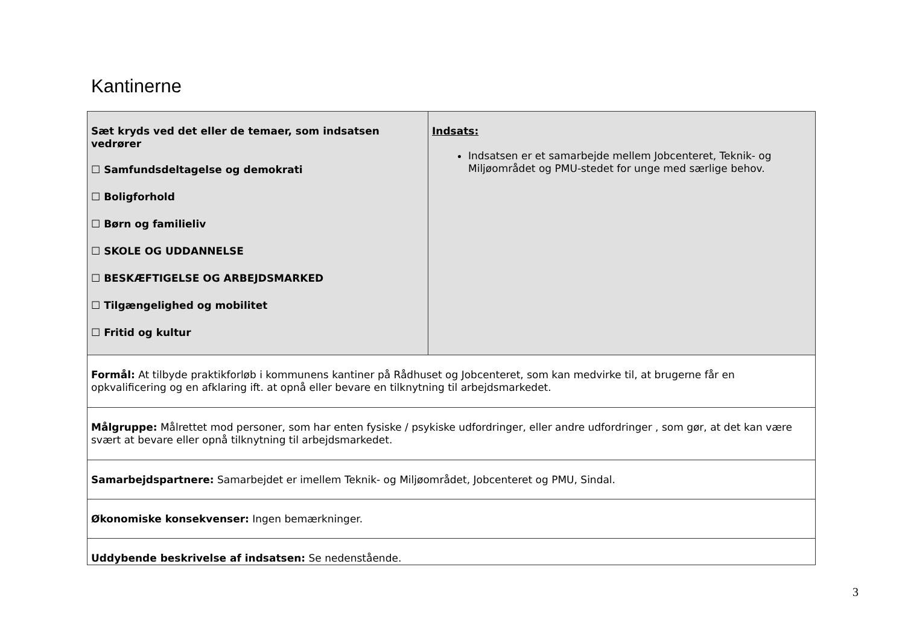Kantinerne
| Sæt kryds ved det eller de temaer, som indsatsen vedrører ☐ Samfundsdeltagelse og demokrati ☐ Boligforhold ☐ Børn og familieliv ☐ SKOLE OG UDDANNELSE ☐ BESKÆFTIGELSE OG ARBEJDSMARKED ☐ Tilgængelighed og mobilitet ☐ Fritid og kultur | Indsats: Indsatsen er et samarbejde mellem Jobcenteret, Teknik- og Miljøområdet og PMU-stedet for unge med særlige behov. |
| Formål: At tilbyde praktikforløb i kommunens kantiner på Rådhuset og Jobcenteret, som kan medvirke til, at brugerne får en opkvalificering og en afklaring ift. at opnå eller bevare en tilknytning til arbejdsmarkedet. | |
| Målgruppe: Målrettet mod personer, som har enten fysiske / psykiske udfordringer, eller andre udfordringer , som gør, at det kan være svært at bevare eller opnå tilknytning til arbejdsmarkedet. | |
| Samarbejdspartnere: Samarbejdet er imellem Teknik- og Miljøområdet, Jobcenteret og PMU, Sindal. | |
| Økonomiske konsekvenser: Ingen bemærkninger. | |
| Uddybende beskrivelse af indsatsen: Se nedenstående. | |
3